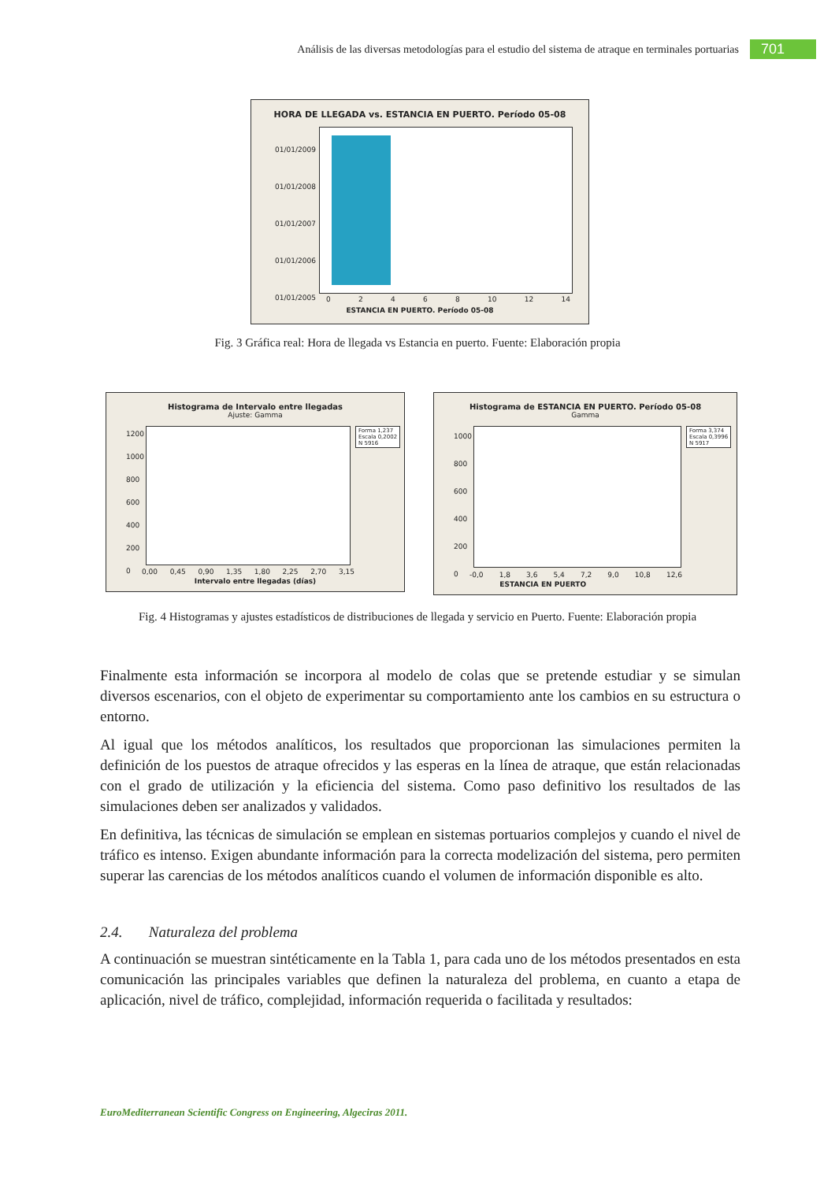Análisis de las diversas metodologías para el estudio del sistema de atraque en terminales portuarias 701
HORA DE LLEGADA vs. ESTANCIA EN PUERTO. Período 05-08
01/01/2009
01/01/2008
01/01/2007
01/01/2006
01/01/2005
0 2 4 6 8 10 12 14
ESTANCIA EN PUERTO. Período 05-08
Fig. 3 Gráfica real: Hora de llegada vs Estancia en puerto. Fuente: Elaboración propia
Histograma de Intervalo entre llegadas
Ajuste: Gamma
Forma 1,237
Escala 0,2002
N 5916
1200
1000
800
600
400
200
0
0,00 0,45 0,90 1,35 1,80 2,25 2,70 3,15
Intervalo entre llegadas (días)
Histograma de ESTANCIA EN PUERTO. Período 05-08
Gamma
Forma 3,374
Escala 0,3996
N 5917
1000
800
600
400
200
0
-0,0 1,8 3,6 5,4 7,2 9,0 10,8 12,6
ESTANCIA EN PUERTO
Fig. 4 Histogramas y ajustes estadísticos de distribuciones de llegada y servicio en Puerto. Fuente: Elaboración propia
Finalmente esta información se incorpora al modelo de colas que se pretende estudiar y se simulan diversos escenarios, con el objeto de experimentar su comportamiento ante los cambios en su estructura o entorno.
Al igual que los métodos analíticos, los resultados que proporcionan las simulaciones permiten la definición de los puestos de atraque ofrecidos y las esperas en la línea de atraque, que están relacionadas con el grado de utilización y la eficiencia del sistema. Como paso definitivo los resultados de las simulaciones deben ser analizados y validados.
En definitiva, las técnicas de simulación se emplean en sistemas portuarios complejos y cuando el nivel de tráfico es intenso. Exigen abundante información para la correcta modelización del sistema, pero permiten superar las carencias de los métodos analíticos cuando el volumen de información disponible es alto.
2.4. Naturaleza del problema
A continuación se muestran sintéticamente en la Tabla 1, para cada uno de los métodos presentados en esta comunicación las principales variables que definen la naturaleza del problema, en cuanto a etapa de aplicación, nivel de tráfico, complejidad, información requerida o facilitada y resultados:
EuroMediterranean Scientific Congress on Engineering, Algeciras 2011.